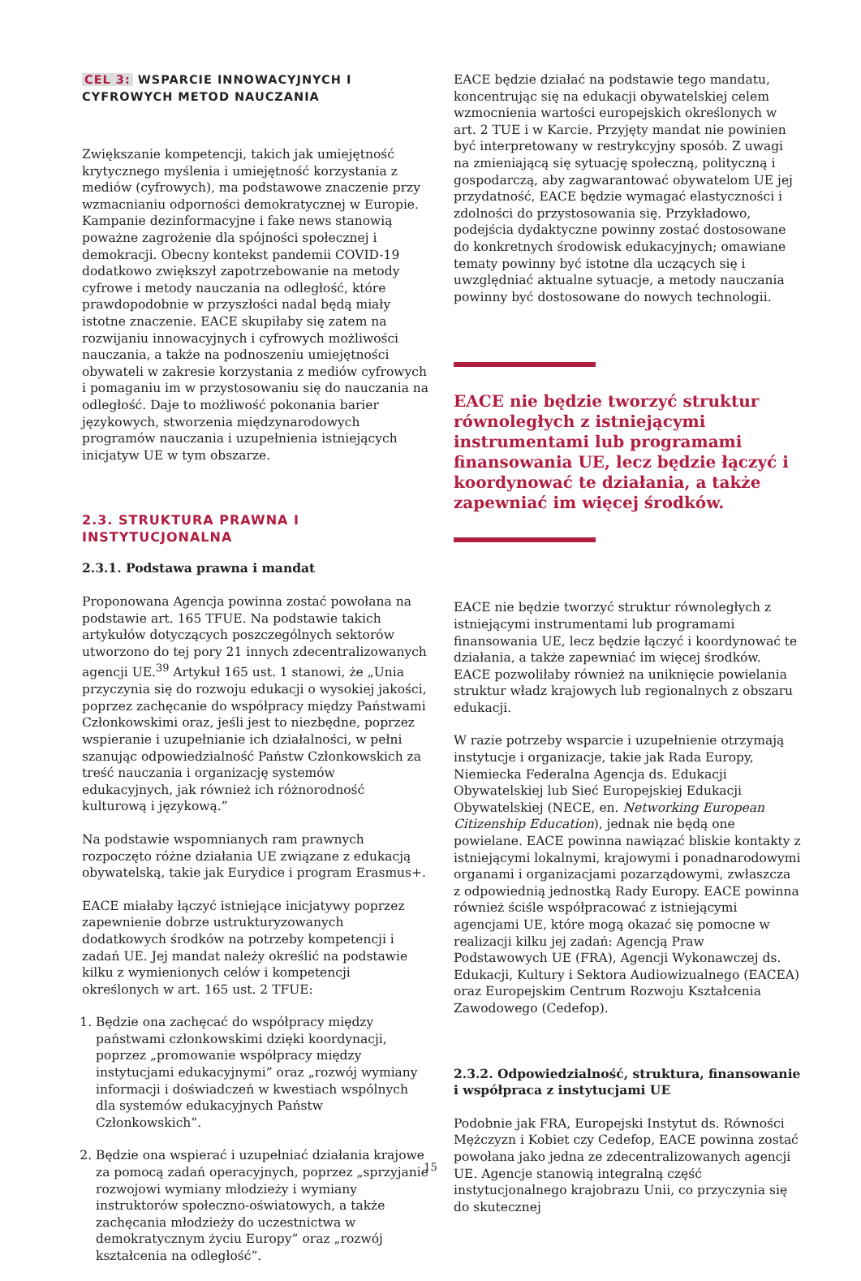CEL 3: WSPARCIE INNOWACYJNYCH I CYFROWYCH METOD NAUCZANIA
Zwiększanie kompetencji, takich jak umiejętność krytycznego myślenia i umiejętność korzystania z mediów (cyfrowych), ma podstawowe znaczenie przy wzmacnianiu odporności demokratycznej w Europie. Kampanie dezinformacyjne i fake news stanowią poważne zagrożenie dla spójności społecznej i demokracji. Obecny kontekst pandemii COVID-19 dodatkowo zwiększył zapotrzebowanie na metody cyfrowe i metody nauczania na odległość, które prawdopodobnie w przyszłości nadal będą miały istotne znaczenie. EACE skupiłaby się zatem na rozwijaniu innowacyjnych i cyfrowych możliwości nauczania, a także na podnoszeniu umiejętności obywateli w zakresie korzystania z mediów cyfrowych i pomaganiu im w przystosowaniu się do nauczania na odległość. Daje to możliwość pokonania barier językowych, stworzenia międzynarodowych programów nauczania i uzupełnienia istniejących inicjatyw UE w tym obszarze.
2.3. STRUKTURA PRAWNA I INSTYTUCJONALNA
2.3.1. Podstawa prawna i mandat
Proponowana Agencja powinna zostać powołana na podstawie art. 165 TFUE. Na podstawie takich artykułów dotyczących poszczególnych sektorów utworzono do tej pory 21 innych zdecentralizowanych agencji UE.<sup>39</sup> Artykuł 165 ust. 1 stanowi, że „Unia przyczynia się do rozwoju edukacji o wysokiej jakości, poprzez zachęcanie do współpracy między Państwami Członkowskimi oraz, jeśli jest to niezbędne, poprzez wspieranie i uzupełnianie ich działalności, w pełni szanując odpowiedzialność Państw Członkowskich za treść nauczania i organizację systemów edukacyjnych, jak również ich różnorodność kulturową i językową.”
Na podstawie wspomnianych ram prawnych rozpoczęto różne działania UE związane z edukacją obywatelską, takie jak Eurydice i program Erasmus+.
EACE miałaby łączyć istniejące inicjatywy poprzez zapewnienie dobrze ustrukturyzowanych dodatkowych środków na potrzeby kompetencji i zadań UE. Jej mandat należy określić na podstawie kilku z wymienionych celów i kompetencji określonych w art. 165 ust. 2 TFUE:
1. Będzie ona zachęcać do współpracy między państwami członkowskimi dzięki koordynacji, poprzez „promowanie współpracy między instytucjami edukacyjnymi” oraz „rozwój wymiany informacji i doświadczeń w kwestiach wspólnych dla systemów edukacyjnych Państw Członkowskich”.
2. Będzie ona wspierać i uzupełniać działania krajowe za pomocą zadań operacyjnych, poprzez „sprzyjanie rozwojowi wymiany młodzieży i wymiany instruktorów społeczno-oświatowych, a także zachęcania młodzieży do uczestnictwa w demokratycznym życiu Europy” oraz „rozwój kształcenia na odległość”.
EACE będzie działać na podstawie tego mandatu, koncentrując się na edukacji obywatelskiej celem wzmocnienia wartości europejskich określonych w art. 2 TUE i w Karcie. Przyjęty mandat nie powinien być interpretowany w restrykcyjny sposób. Z uwagi na zmieniającą się sytuację społeczną, polityczną i gospodarczą, aby zagwarantować obywatelom UE jej przydatność, EACE będzie wymagać elastyczności i zdolności do przystosowania się. Przykładowo, podejścia dydaktyczne powinny zostać dostosowane do konkretnych środowisk edukacyjnych; omawiane tematy powinny być istotne dla uczących się i uwzględniać aktualne sytuacje, a metody nauczania powinny być dostosowane do nowych technologii.
EACE nie będzie tworzyć struktur równoległych z istniejącymi instrumentami lub programami finansowania UE, lecz będzie łączyć i koordynować te działania, a także zapewniać im więcej środków.
EACE nie będzie tworzyć struktur równoległych z istniejącymi instrumentami lub programami finansowania UE, lecz będzie łączyć i koordynować te działania, a także zapewniać im więcej środków. EACE pozwoliłaby również na uniknięcie powielania struktur władz krajowych lub regionalnych z obszaru edukacji.
W razie potrzeby wsparcie i uzupełnienie otrzymają instytucje i organizacje, takie jak Rada Europy, Niemiecka Federalna Agencja ds. Edukacji Obywatelskiej lub Sieć Europejskiej Edukacji Obywatelskiej (NECE, en. Networking European Citizenship Education), jednak nie będą one powielane. EACE powinna nawiązać bliskie kontakty z istniejącymi lokalnymi, krajowymi i ponadnarodowymi organami i organizacjami pozarządowymi, zwłaszcza z odpowiednią jednostką Rady Europy. EACE powinna również ściśle współpracować z istniejącymi agencjami UE, które mogą okazać się pomocne w realizacji kilku jej zadań: Agencją Praw Podstawowych UE (FRA), Agencji Wykonawczej ds. Edukacji, Kultury i Sektora Audiowizualnego (EACEA) oraz Europejskim Centrum Rozwoju Kształcenia Zawodowego (Cedefop).
2.3.2. Odpowiedzialność, struktura, finansowanie i współpraca z instytucjami UE
Podobnie jak FRA, Europejski Instytut ds. Równości Mężczyzn i Kobiet czy Cedefop, EACE powinna zostać powołana jako jedna ze zdecentralizowanych agencji UE. Agencje stanowią integralną część instytucjonalnego krajobrazu Unii, co przyczynia się do skutecznej
15